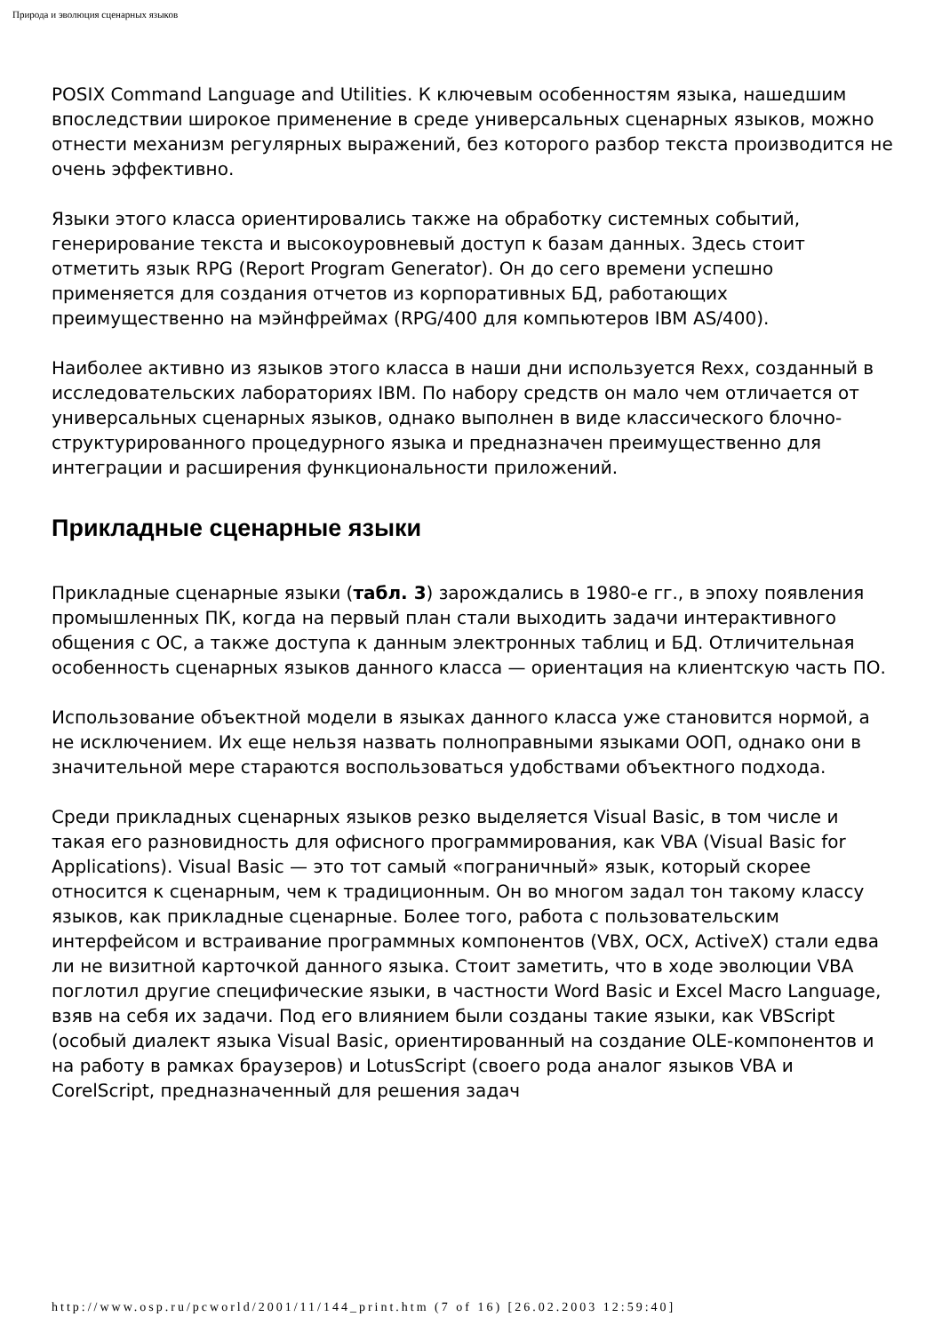Природа и эволюция сценарных языков
POSIX Command Language and Utilities. К ключевым особенностям языка, нашедшим впоследствии широкое применение в среде универсальных сценарных языков, можно отнести механизм регулярных выражений, без которого разбор текста производится не очень эффективно.
Языки этого класса ориентировались также на обработку системных событий, генерирование текста и высокоуровневый доступ к базам данных. Здесь стоит отметить язык RPG (Report Program Generator). Он до сего времени успешно применяется для создания отчетов из корпоративных БД, работающих преимущественно на мэйнфреймах (RPG/400 для компьютеров IBM AS/400).
Наиболее активно из языков этого класса в наши дни используется Rexx, созданный в исследовательских лабораториях IBM. По набору средств он мало чем отличается от универсальных сценарных языков, однако выполнен в виде классического блочно-структурированного процедурного языка и предназначен преимущественно для интеграции и расширения функциональности приложений.
Прикладные сценарные языки
Прикладные сценарные языки (табл. 3) зарождались в 1980-е гг., в эпоху появления промышленных ПК, когда на первый план стали выходить задачи интерактивного общения с ОС, а также доступа к данным электронных таблиц и БД. Отличительная особенность сценарных языков данного класса — ориентация на клиентскую часть ПО.
Использование объектной модели в языках данного класса уже становится нормой, а не исключением. Их еще нельзя назвать полноправными языками ООП, однако они в значительной мере стараются воспользоваться удобствами объектного подхода.
Среди прикладных сценарных языков резко выделяется Visual Basic, в том числе и такая его разновидность для офисного программирования, как VBA (Visual Basic for Applications). Visual Basic — это тот самый «пограничный» язык, который скорее относится к сценарным, чем к традиционным. Он во многом задал тон такому классу языков, как прикладные сценарные. Более того, работа с пользовательским интерфейсом и встраивание программных компонентов (VBX, OCX, ActiveX) стали едва ли не визитной карточкой данного языка. Стоит заметить, что в ходе эволюции VBA поглотил другие специфические языки, в частности Word Basic и Excel Macro Language, взяв на себя их задачи. Под его влиянием были созданы такие языки, как VBScript (особый диалект языка Visual Basic, ориентированный на создание OLE-компонентов и на работу в рамках браузеров) и LotusScript (своего рода аналог языков VBA и CorelScript, предназначенный для решения задач
http://www.osp.ru/pcworld/2001/11/144_print.htm (7 of 16) [26.02.2003 12:59:40]